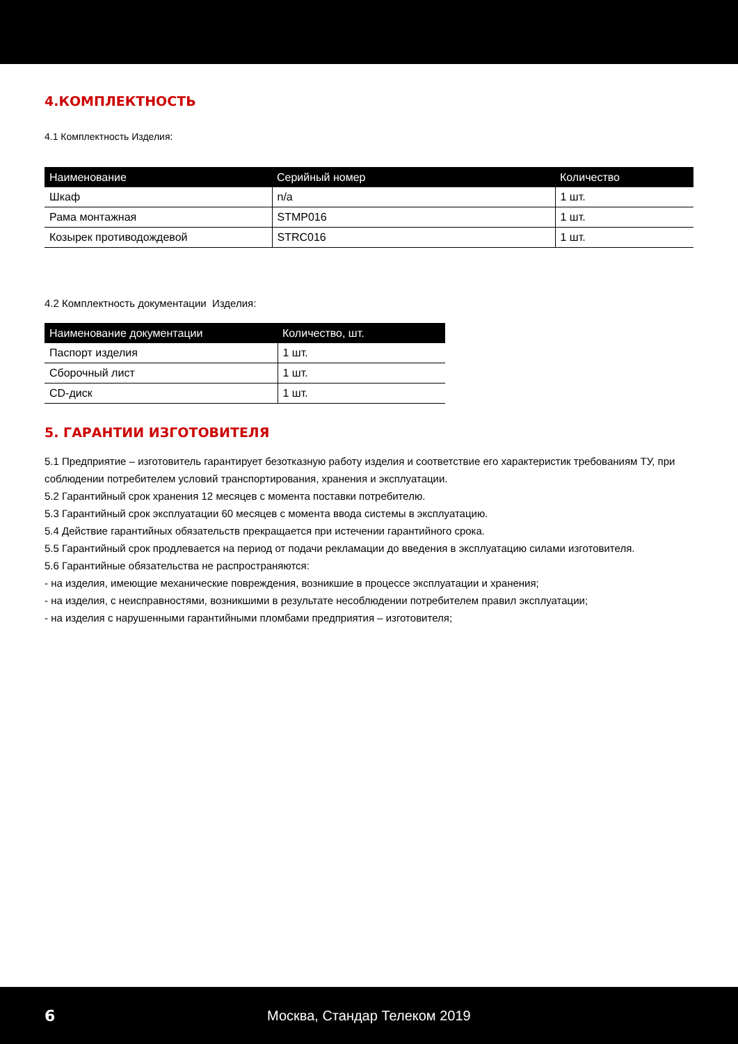4.КОМПЛЕКТНОСТЬ
4.1 Комплектность Изделия:
| Наименование | Серийный номер | Количество |
| --- | --- | --- |
| Шкаф | n/a | 1 шт. |
| Рама монтажная | STMP016 | 1 шт. |
| Козырек противодождевой | STRC016 | 1 шт. |
4.2 Комплектность документации Изделия:
| Наименование документации | Количество, шт. |
| --- | --- |
| Паспорт изделия | 1 шт. |
| Сборочный лист | 1 шт. |
| CD-диск | 1 шт. |
5. ГАРАНТИИ ИЗГОТОВИТЕЛЯ
5.1 Предприятие – изготовитель гарантирует безотказную работу изделия и соответствие его характеристик требованиям ТУ, при соблюдении потребителем условий транспортирования, хранения и эксплуатации.
5.2 Гарантийный срок хранения 12 месяцев с момента поставки потребителю.
5.3 Гарантийный срок эксплуатации 60 месяцев с момента ввода системы в эксплуатацию.
5.4 Действие гарантийных обязательств прекращается при истечении гарантийного срока.
5.5 Гарантийный срок продлевается на период от подачи рекламации до введения в эксплуатацию силами изготовителя.
5.6 Гарантийные обязательства не распространяются:
- на изделия, имеющие механические повреждения, возникшие в процессе эксплуатации и хранения;
- на изделия, с неисправностями, возникшими в результате несоблюдении потребителем правил эксплуатации;
- на изделия с нарушенными гарантийными пломбами предприятия – изготовителя;
6 Москва, Стандар Телеком 2019